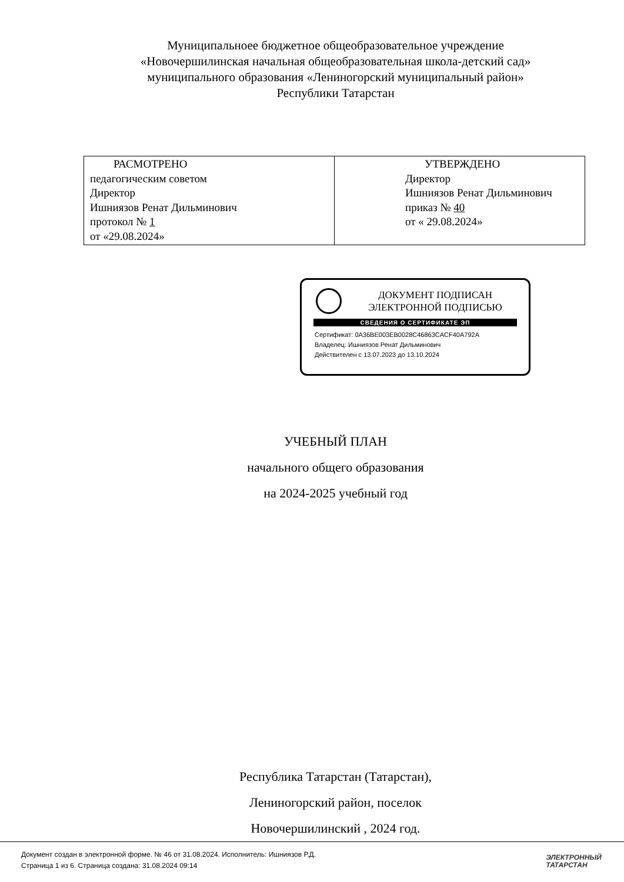Муниципальноее бюджетное общеобразовательное учреждение
«Новочершилинская начальная общеобразовательная школа-детский сад»
муниципального образования «Лениногорский муниципальный район»
Республики Татарстан
| РАСМОТРЕНО педагогическим советом Директор Ишниязов Ренат Дильминович протокол № 1 от «29.08.2024» | УТВЕРЖДЕНО Директор Ишниязов Ренат Дильминович приказ № 40 от « 29.08.2024» |
ДОКУМЕНТ ПОДПИСАН
ЭЛЕКТРОННОЙ ПОДПИСЬЮ
СВЕДЕНИЯ О СЕРТИФИКАТЕ ЭП
Сертификат: 0A36BE003EB0028C46863CACF40A792A
Владелец: Ишниязов Ренат Дильминович
Действителен с 13.07.2023 до 13.10.2024
УЧЕБНЫЙ ПЛАН
начального общего образования
на 2024-2025 учебный год
Республика Татарстан (Татарстан),
Лениногорский район, поселок
Новочершилинский , 2024 год.
Документ создан в электронной форме. № 46 от 31.08.2024. Исполнитель: Ишниязов Р.Д.
Страница 1 из 6. Страница создана: 31.08.2024 09:14
ЭЛЕКТРОННЫЙ
ТАТАРСТАН